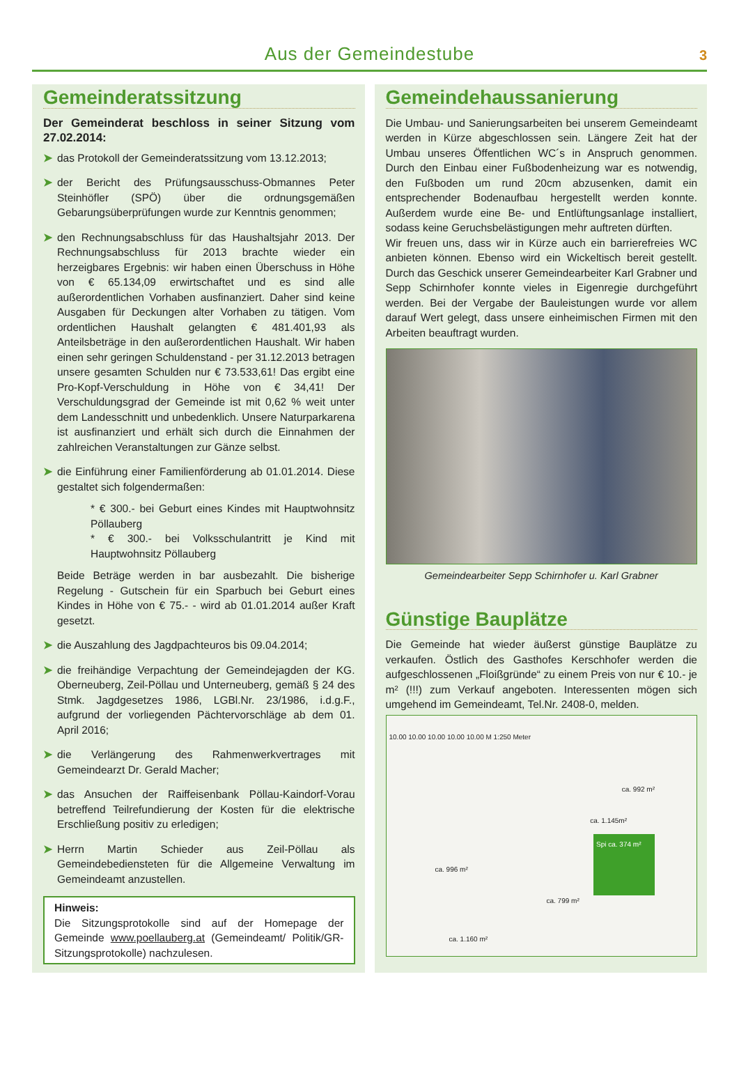Aus der Gemeindestube
3
Gemeinderatssitzung
Der Gemeinderat beschloss in seiner Sitzung vom 27.02.2014:
➤ das Protokoll der Gemeinderatssitzung vom 13.12.2013;
➤ der Bericht des Prüfungsausschuss-Obmannes Peter Steinhöfler (SPÖ) über die ordnungsgemäßen Gebarungsüberprüfungen wurde zur Kenntnis genommen;
➤ den Rechnungsabschluss für das Haushaltsjahr 2013. Der Rechnungsabschluss für 2013 brachte wieder ein herzeigbares Ergebnis: wir haben einen Überschuss in Höhe von € 65.134,09 erwirtschaftet und es sind alle außerordentlichen Vorhaben ausfinanziert. Daher sind keine Ausgaben für Deckungen alter Vorhaben zu tätigen. Vom ordentlichen Haushalt gelangten € 481.401,93 als Anteilsbeträge in den außerordentlichen Haushalt. Wir haben einen sehr geringen Schuldenstand - per 31.12.2013 betragen unsere gesamten Schulden nur € 73.533,61! Das ergibt eine Pro-Kopf-Verschuldung in Höhe von € 34,41! Der Verschuldungsgrad der Gemeinde ist mit 0,62 % weit unter dem Landesschnitt und unbedenklich. Unsere Naturparkarena ist ausfinanziert und erhält sich durch die Einnahmen der zahlreichen Veranstaltungen zur Gänze selbst.
➤ die Einführung einer Familienförderung ab 01.01.2014. Diese gestaltet sich folgendermaßen:
* € 300.- bei Geburt eines Kindes mit Hauptwohnsitz Pöllauberg
* € 300.- bei Volksschulantritt je Kind mit Hauptwohnsitz Pöllauberg
Beide Beträge werden in bar ausbezahlt. Die bisherige Regelung - Gutschein für ein Sparbuch bei Geburt eines Kindes in Höhe von € 75.- - wird ab 01.01.2014 außer Kraft gesetzt.
➤ die Auszahlung des Jagdpachteuros bis 09.04.2014;
➤ die freihändige Verpachtung der Gemeindejagden der KG. Oberneuberg, Zeil-Pöllau und Unterneuberg, gemäß § 24 des Stmk. Jagdgesetzes 1986, LGBl.Nr. 23/1986, i.d.g.F., aufgrund der vorliegenden Pächtervorschläge ab dem 01. April 2016;
➤ die Verlängerung des Rahmenwerkvertrages mit Gemeindearzt Dr. Gerald Macher;
➤ das Ansuchen der Raiffeisenbank Pöllau-Kaindorf-Vorau betreffend Teilrefundierung der Kosten für die elektrische Erschließung positiv zu erledigen;
➤ Herrn Martin Schieder aus Zeil-Pöllau als Gemeindebediensteten für die Allgemeine Verwaltung im Gemeindeamt anzustellen.
Hinweis:
Die Sitzungsprotokolle sind auf der Homepage der Gemeinde www.poellauberg.at (Gemeindeamt/ Politik/GR-Sitzungsprotokolle) nachzulesen.
Gemeindehaussanierung
Die Umbau- und Sanierungsarbeiten bei unserem Gemeindeamt werden in Kürze abgeschlossen sein. Längere Zeit hat der Umbau unseres Öffentlichen WC´s in Anspruch genommen. Durch den Einbau einer Fußbodenheizung war es notwendig, den Fußboden um rund 20cm abzusenken, damit ein entsprechender Bodenaufbau hergestellt werden konnte. Außerdem wurde eine Be- und Entlüftungsanlage installiert, sodass keine Geruchsbelästigungen mehr auftreten dürften.
Wir freuen uns, dass wir in Kürze auch ein barrierefreies WC anbieten können. Ebenso wird ein Wickeltisch bereit gestellt. Durch das Geschick unserer Gemeindearbeiter Karl Grabner und Sepp Schirnhofer konnte vieles in Eigenregie durchgeführt werden. Bei der Vergabe der Bauleistungen wurde vor allem darauf Wert gelegt, dass unsere einheimischen Firmen mit den Arbeiten beauftragt wurden.
Gemeindearbeiter Sepp Schirnhofer u. Karl Grabner
Günstige Bauplätze
Die Gemeinde hat wieder äußerst günstige Bauplätze zu verkaufen. Östlich des Gasthofes Kerschhofer werden die aufgeschlossenen „Floißgründe“ zu einem Preis von nur € 10.- je m² (!!!) zum Verkauf angeboten. Interessenten mögen sich umgehend im Gemeindeamt, Tel.Nr. 2408-0, melden.
10.00 10.00 10.00 10.00 10.00 M 1:250 Meter
ca. 992 m²
ca. 1.145m²
Spi ca. 374 m²
ca. 996 m²
ca. 799 m²
ca. 1.160 m²